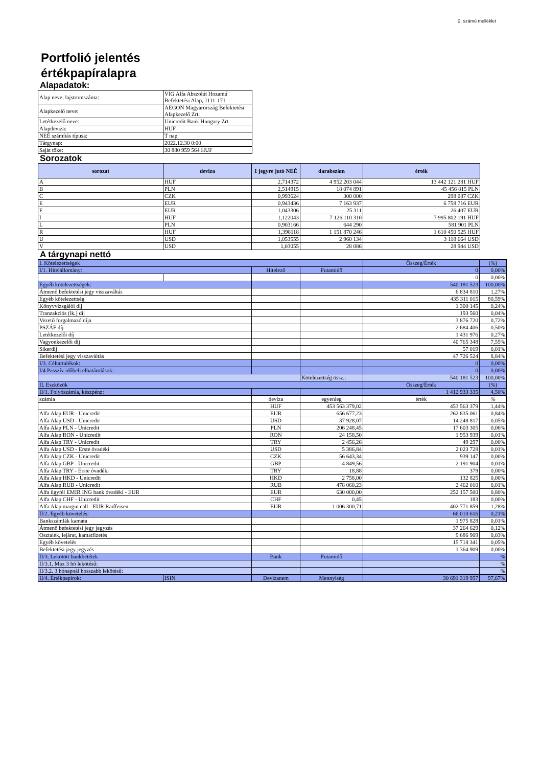2. számú melléklet
Portfolió jelentés
értékpapíralapra
Alapadatok:
| Alap neve, lajstromszáma: | VIG Alfa Abszolút Hozamú Befektetési Alap, 1111-171 |
| Alapkezelő neve: | AEGON Magyarország Befektetési Alapkezelő Zrt. |
| Letétkezelő neve: | Unicredit Bank Hungary Zrt. |
| Alapdeviza: | HUF |
| NEÉ számítás típusa: | T nap |
| Tárgynap: | 2022.12.30 0:00 |
| Saját tőke: | 30 880 959 564 HUF |
Sorozatok
| sorozat | deviza | 1 jegyre jutó NEÉ | darabszám | érték |
| --- | --- | --- | --- | --- |
| A | HUF | 2,714372 | 4 952 203 044 | 13 442 121 281 HUF |
| B | PLN | 2,514915 | 18 074 891 | 45 456 815 PLN |
| C | CZK | 0,993624 | 300 000 | 298 087 CZK |
| E | EUR | 0,943436 | 7 163 937 | 6 758 716 EUR |
| F | EUR | 1,043306 | 25 311 | 26 407 EUR |
| I | HUF | 1,122043 | 7 126 110 310 | 7 995 802 191 HUF |
| L | PLN | 0,903166 | 644 290 | 581 901 PLN |
| R | HUF | 1,398118 | 1 151 870 246 | 1 610 450 525 HUF |
| U | USD | 1,053555 | 2 960 134 | 3 118 664 USD |
| V | USD | 1,03055 | 28 086 | 28 944 USD |
A tárgynapi nettó
| I. Kötelezettségek | | | | Összeg/Érték | (%) |
| I/1. Hitelállomány: | | Hitelező | Futamidő | 0 | 0,00% |
| | | | | 0 | 0,00% |
| Egyéb kötelezettségek: | | | | 540 181 523 | 100,00% |
| Átmenő befektetési jegy visszaváltás | | | | 6 834 810 | 1,27% |
| Egyéb kötelezettség | | | | 435 311 015 | 80,59% |
| Könyvvizsgálói díj | | | | 1 300 145 | 0,24% |
| Tranzakciós (lk.) díj | | | | 193 560 | 0,04% |
| Vezető forgalmazó díja | | | | 3 876 720 | 0,72% |
| PSZÁF díj | | | | 2 684 406 | 0,50% |
| Letétkezelői díj | | | | 1 431 976 | 0,27% |
| Vagyonkezelői díj | | | | 40 765 348 | 7,55% |
| Sikerdíj | | | | 57 019 | 0,01% |
| Befektetési jegy visszaváltás | | | | 47 726 524 | 8,84% |
| I/3. Céltartalékok: | | | | 0 | 0,00% |
| I/4 Passzív időbeli elhatárolások: | | | | 0 | 0,00% |
| | | | Kötelezettség össz.: | 540 181 523 | 100,00% |
| II. Eszközök | | | | Összeg/Érték | (%) |
| II/1. Folyószámla, készpénz: | | | | 1 412 933 335 | 4,50% |
| számla | | deviza | egyenleg | érték | % |
| | | HUF | 453 563 379,02 | 453 563 379 | 1,44% |
| Alfa Alap EUR - Unicredit | | EUR | 656 677,23 | 262 835 061 | 0,84% |
| Alfa Alap USD - Unicredit | | USD | 37 928,07 | 14 248 817 | 0,05% |
| Alfa Alap PLN - Unicredit | | PLN | 206 248,45 | 17 603 305 | 0,06% |
| Alfa Alap RON - Unicredit | | RON | 24 158,50 | 1 953 939 | 0,01% |
| Alfa Alap TRY - Unicredit | | TRY | 2 456,26 | 49 297 | 0,00% |
| Alfa Alap USD - Erste óvadéki | | USD | 5 386,84 | 2 023 728 | 0,01% |
| Alfa Alap CZK - Unicredit | | CZK | 56 643,34 | 939 147 | 0,00% |
| Alfa Alap GBP - Unicredit | | GBP | 4 849,56 | 2 191 904 | 0,01% |
| Alfa Alap TRY - Erste óvadéki | | TRY | 18,88 | 379 | 0,00% |
| Alfa Alap HKD - Unicredit | | HKD | 2 758,00 | 132 825 | 0,00% |
| Alfa Alap RUB - Unicredit | | RUB | 478 060,23 | 2 462 010 | 0,01% |
| Alfa ügyfél EMIR ING bank óvadéki - EUR | | EUR | 630 000,00 | 252 157 500 | 0,80% |
| Alfa Alap CHF - Unicredit | | CHF | 0,45 | 183 | 0,00% |
| Alfa Alap margin call - EUR Raiffeisen | | EUR | 1 006 300,71 | 402 771 859 | 1,28% |
| II/2. Egyéb követelés: | | | | 66 010 616 | 0,21% |
| Bankszámlák kamata | | | | 1 975 828 | 0,01% |
| Átmenő befektetési jegy jegyzés | | | | 37 264 629 | 0,12% |
| Osztalék, lejárat, kamatfizetés | | | | 9 686 909 | 0,03% |
| Egyéb követelés | | | | 15 718 341 | 0,05% |
| Befektetési jegy jegyzés | | | | 1 364 909 | 0,00% |
| II/3. Lekötött bankbetétek | | Bank | Futamidő | | % |
| II/3.1. Max 3 hó lekötésű: | | | | | % |
| II/3.2. 3 hónapnál hosszabb lekötésű: | | | | | % |
| II/4. Értékpapírok: | ISIN | Devizanem | Mennyiség | 30 691 319 957 | 97,67% |